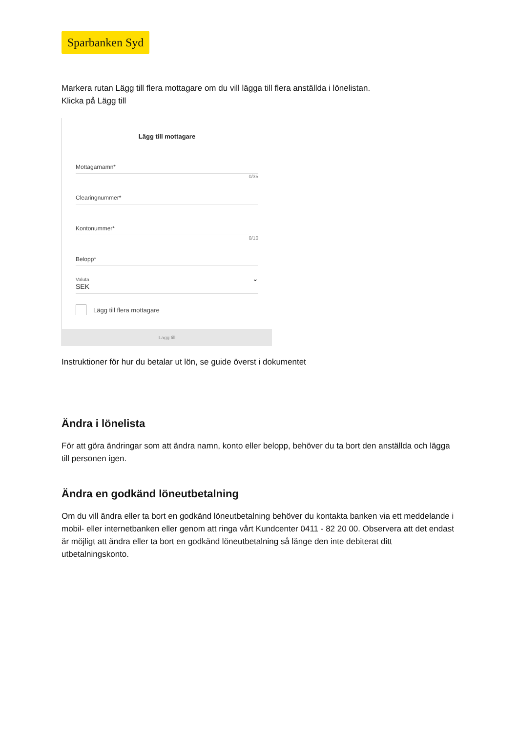Sparbanken Syd
Markera rutan Lägg till flera mottagare om du vill lägga till flera anställda i lönelistan.
Klicka på Lägg till
Lägg till mottagare
Mottagarnamn*
0/35
Clearingnummer*
Kontonummer*
0/10
Belopp*
Valuta
SEK ⌄
Lägg till flera mottagare
Lägg till
Instruktioner för hur du betalar ut lön, se guide överst i dokumentet
Ändra i lönelista
För att göra ändringar som att ändra namn, konto eller belopp, behöver du ta bort den anställda och lägga till personen igen.
Ändra en godkänd löneutbetalning
Om du vill ändra eller ta bort en godkänd löneutbetalning behöver du kontakta banken via ett meddelande i mobil- eller internetbanken eller genom att ringa vårt Kundcenter 0411 - 82 20 00. Observera att det endast är möjligt att ändra eller ta bort en godkänd löneutbetalning så länge den inte debiterat ditt utbetalningskonto.